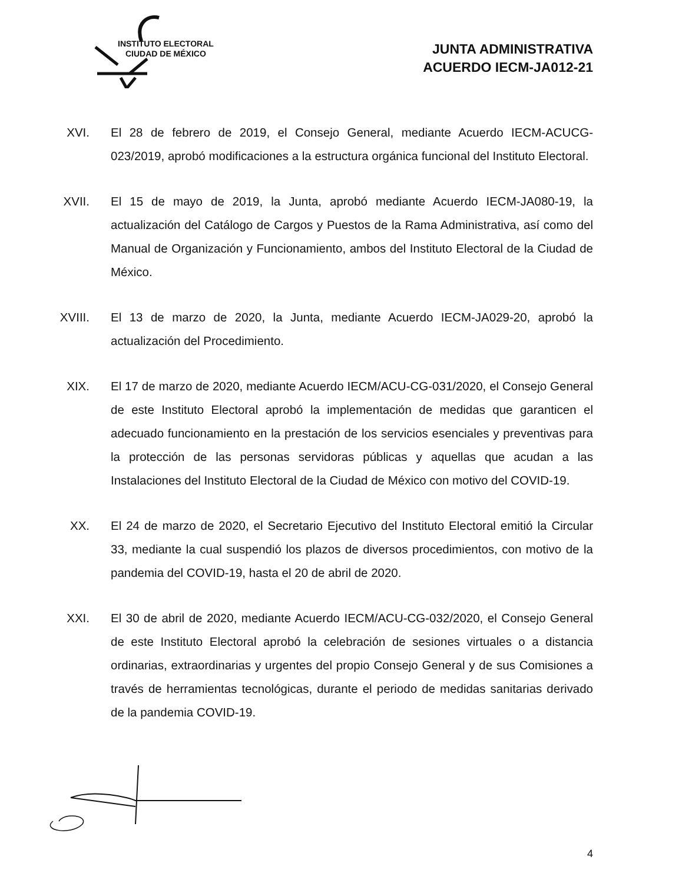INSTITUTO ELECTORAL
CIUDAD DE MÉXICO
JUNTA ADMINISTRATIVA
ACUERDO IECM-JA012-21
XVI. El 28 de febrero de 2019, el Consejo General, mediante Acuerdo IECM-ACUCG-023/2019, aprobó modificaciones a la estructura orgánica funcional del Instituto Electoral.
XVII. El 15 de mayo de 2019, la Junta, aprobó mediante Acuerdo IECM-JA080-19, la actualización del Catálogo de Cargos y Puestos de la Rama Administrativa, así como del Manual de Organización y Funcionamiento, ambos del Instituto Electoral de la Ciudad de México.
XVIII.
El 13 de marzo de 2020, la Junta, mediante Acuerdo IECM-JA029-20, aprobó la actualización del Procedimiento.
XIX. El 17 de marzo de 2020, mediante Acuerdo IECM/ACU-CG-031/2020, el Consejo General de este Instituto Electoral aprobó la implementación de medidas que garanticen el adecuado funcionamiento en la prestación de los servicios esenciales y preventivas para la protección de las personas servidoras públicas y aquellas que acudan a las Instalaciones del Instituto Electoral de la Ciudad de México con motivo del COVID-19.
XX. El 24 de marzo de 2020, el Secretario Ejecutivo del Instituto Electoral emitió la Circular 33, mediante la cual suspendió los plazos de diversos procedimientos, con motivo de la pandemia del COVID-19, hasta el 20 de abril de 2020.
XXI. El 30 de abril de 2020, mediante Acuerdo IECM/ACU-CG-032/2020, el Consejo General de este Instituto Electoral aprobó la celebración de sesiones virtuales o a distancia ordinarias, extraordinarias y urgentes del propio Consejo General y de sus Comisiones a través de herramientas tecnológicas, durante el periodo de medidas sanitarias derivado de la pandemia COVID-19.
4